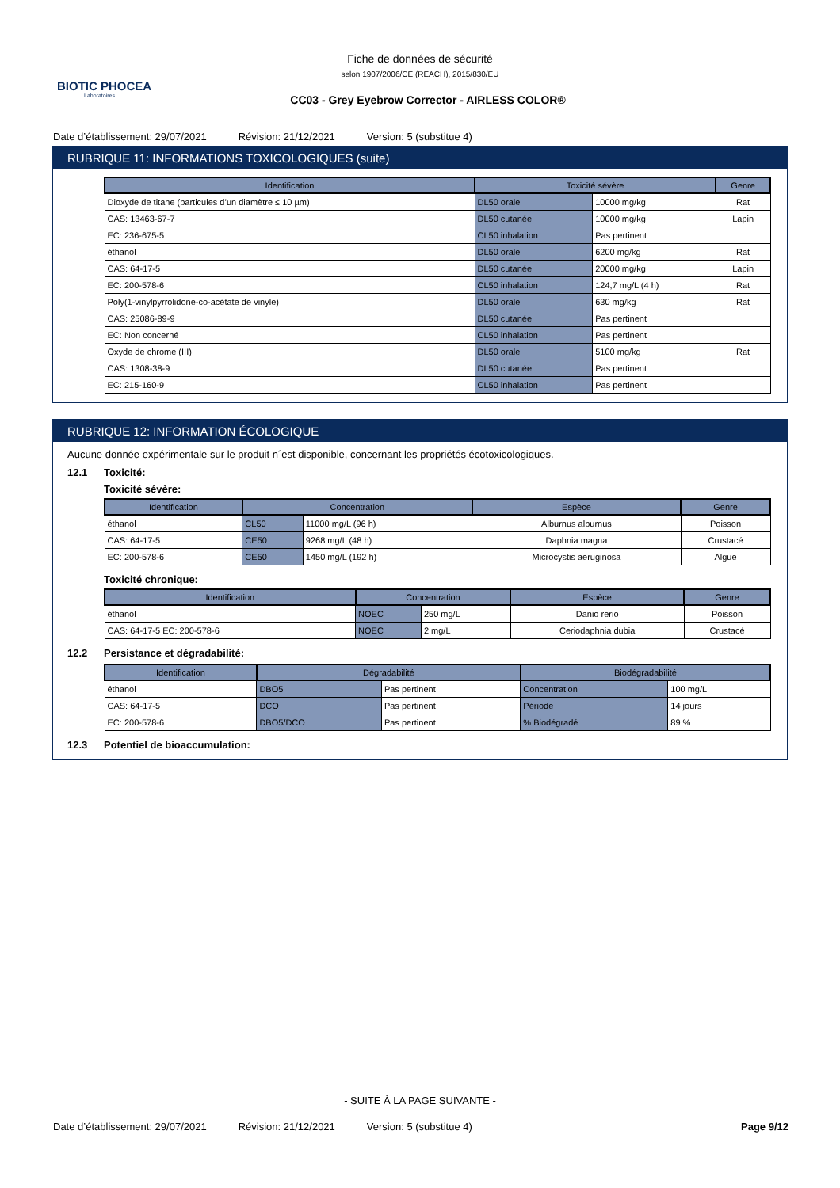BIOTIC PHOCEA
Laboratoires
Fiche de données de sécurité
selon 1907/2006/CE (REACH), 2015/830/EU
CC03 - Grey Eyebrow Corrector - AIRLESS COLOR®
Date d’établissement: 29/07/2021 Révision: 21/12/2021 Version: 5 (substitue 4)
RUBRIQUE 11: INFORMATIONS TOXICOLOGIQUES (suite)
| Identification | Toxicité sévère | | Genre |
| --- | --- | --- | --- |
| Dioxyde de titane (particules d’un diamètre ≤ 10 µm) | DL50 orale | 10000 mg/kg | Rat |
| CAS: 13463-67-7 | DL50 cutanée | 10000 mg/kg | Lapin |
| EC: 236-675-5 | CL50 inhalation | Pas pertinent | |
| éthanol | DL50 orale | 6200 mg/kg | Rat |
| CAS: 64-17-5 | DL50 cutanée | 20000 mg/kg | Lapin |
| EC: 200-578-6 | CL50 inhalation | 124,7 mg/L (4 h) | Rat |
| Poly(1-vinylpyrrolidone-co-acétate de vinyle) | DL50 orale | 630 mg/kg | Rat |
| CAS: 25086-89-9 | DL50 cutanée | Pas pertinent | |
| EC: Non concerné | CL50 inhalation | Pas pertinent | |
| Oxyde de chrome (III) | DL50 orale | 5100 mg/kg | Rat |
| CAS: 1308-38-9 | DL50 cutanée | Pas pertinent | |
| EC: 215-160-9 | CL50 inhalation | Pas pertinent | |
RUBRIQUE 12: INFORMATION ÉCOLOGIQUE
Aucune donnée expérimentale sur le produit n´est disponible, concernant les propriétés écotoxicologiques.
12.1 Toxicité:
Toxicité sévère:
| Identification | Concentration | | Espèce | Genre |
| --- | --- | --- | --- | --- |
| éthanol | CL50 | 11000 mg/L (96 h) | Alburnus alburnus | Poisson |
| CAS: 64-17-5 | CE50 | 9268 mg/L (48 h) | Daphnia magna | Crustacé |
| EC: 200-578-6 | CE50 | 1450 mg/L (192 h) | Microcystis aeruginosa | Algue |
Toxicité chronique:
| Identification | Concentration | | Espèce | Genre |
| --- | --- | --- | --- | --- |
| éthanol | NOEC | 250 mg/L | Danio rerio | Poisson |
| CAS: 64-17-5 EC: 200-578-6 | NOEC | 2 mg/L | Ceriodaphnia dubia | Crustacé |
12.2 Persistance et dégradabilité:
| Identification | Dégradabilité | | Biodégradabilité | |
| --- | --- | --- | --- | --- |
| éthanol | DBO5 | Pas pertinent | Concentration | 100 mg/L |
| CAS: 64-17-5 | DCO | Pas pertinent | Période | 14 jours |
| EC: 200-578-6 | DBO5/DCO | Pas pertinent | % Biodégradé | 89 % |
12.3 Potentiel de bioaccumulation:
- SUITE À LA PAGE SUIVANTE -
Date d’établissement: 29/07/2021 Révision: 21/12/2021 Version: 5 (substitue 4) Page 9/12